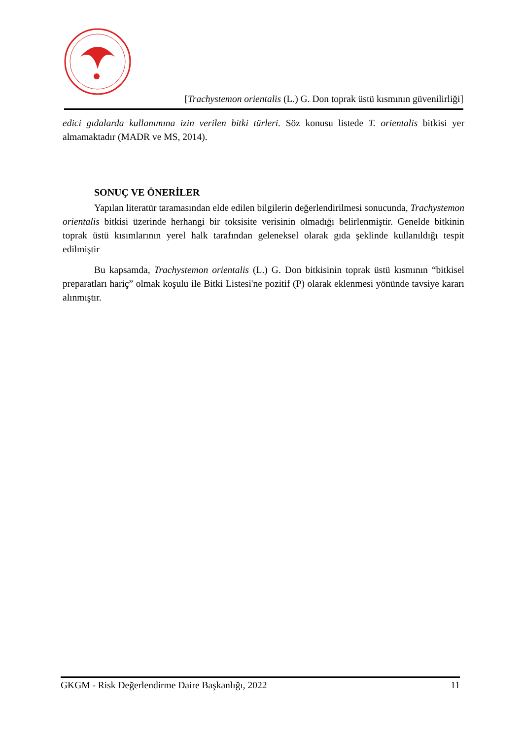[Trachystemon orientalis (L.) G. Don toprak üstü kısmının güvenilirliği]
edici gıdalarda kullanımına izin verilen bitki türleri. Söz konusu listede T. orientalis bitkisi yer almamaktadır (MADR ve MS, 2014).
SONUÇ VE ÖNERİLER
Yapılan literatür taramasından elde edilen bilgilerin değerlendirilmesi sonucunda, Trachystemon orientalis bitkisi üzerinde herhangi bir toksisite verisinin olmadığı belirlenmiştir. Genelde bitkinin toprak üstü kısımlarının yerel halk tarafından geleneksel olarak gıda şeklinde kullanıldığı tespit edilmiştir
Bu kapsamda, Trachystemon orientalis (L.) G. Don bitkisinin toprak üstü kısmının “bitkisel preparatları hariç” olmak koşulu ile Bitki Listesi'ne pozitif (P) olarak eklenmesi yönünde tavsiye kararı alınmıştır.
GKGM - Risk Değerlendirme Daire Başkanlığı, 2022 11